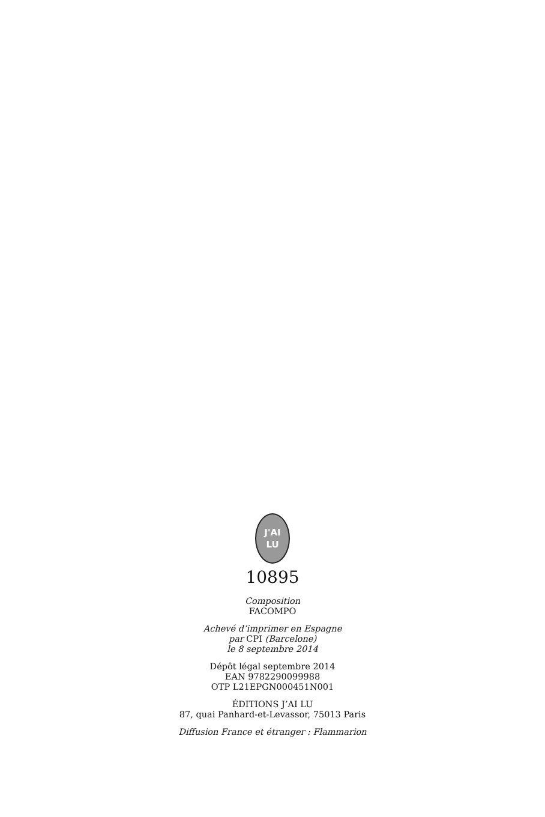J'AI
LU
10895
Composition
FACOMPO
Achevé d’imprimer en Espagne
par CPI (Barcelone)
le 8 septembre 2014
Dépôt légal septembre 2014
EAN 9782290099988
OTP L21EPGN000451N001
ÉDITIONS J’AI LU
87, quai Panhard-et-Levassor, 75013 Paris
Diffusion France et étranger : Flammarion